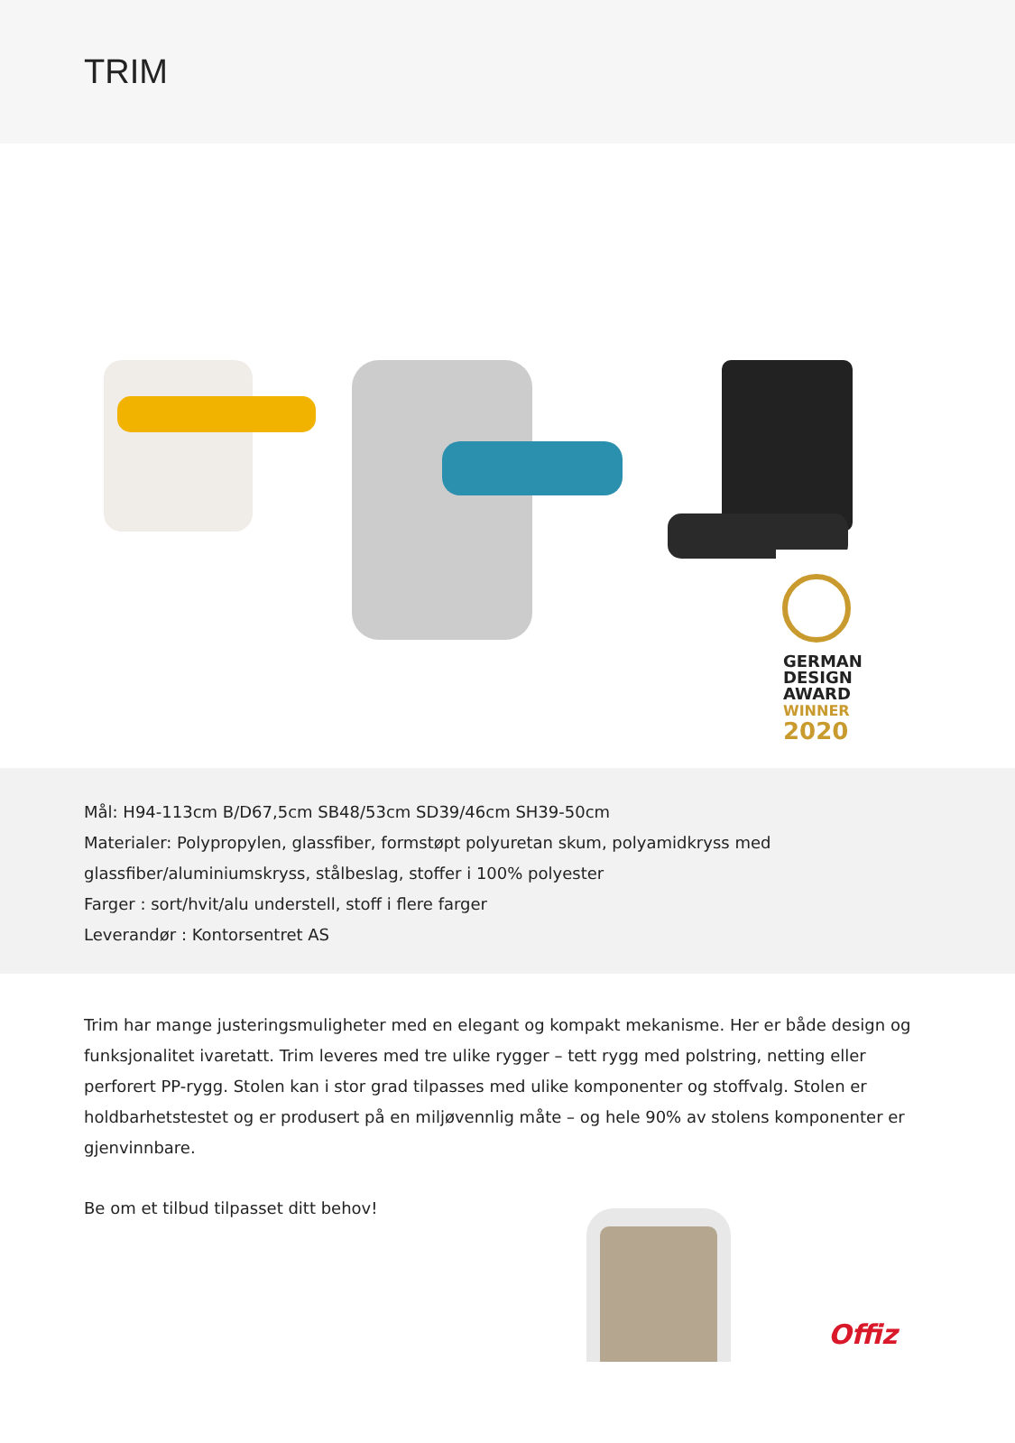TRIM
GERMAN
DESIGN
AWARD
WINNER
2020
Mål: H94-113cm B/D67,5cm SB48/53cm SD39/46cm SH39-50cm
Materialer: Polypropylen, glassfiber, formstøpt polyuretan skum, polyamidkryss med glassfiber/aluminiumskryss, stålbeslag, stoffer i 100% polyester
Farger : sort/hvit/alu understell, stoff i flere farger
Leverandør : Kontorsentret AS
Trim har mange justeringsmuligheter med en elegant og kompakt mekanisme. Her er både design og funksjonalitet ivaretatt. Trim leveres med tre ulike rygger – tett rygg med polstring, netting eller perforert PP-rygg. Stolen kan i stor grad tilpasses med ulike komponenter og stoffvalg. Stolen er holdbarhetstestet og er produsert på en miljøvennlig måte – og hele 90% av stolens komponenter er gjenvinnbare.
Be om et tilbud tilpasset ditt behov!
Offiz